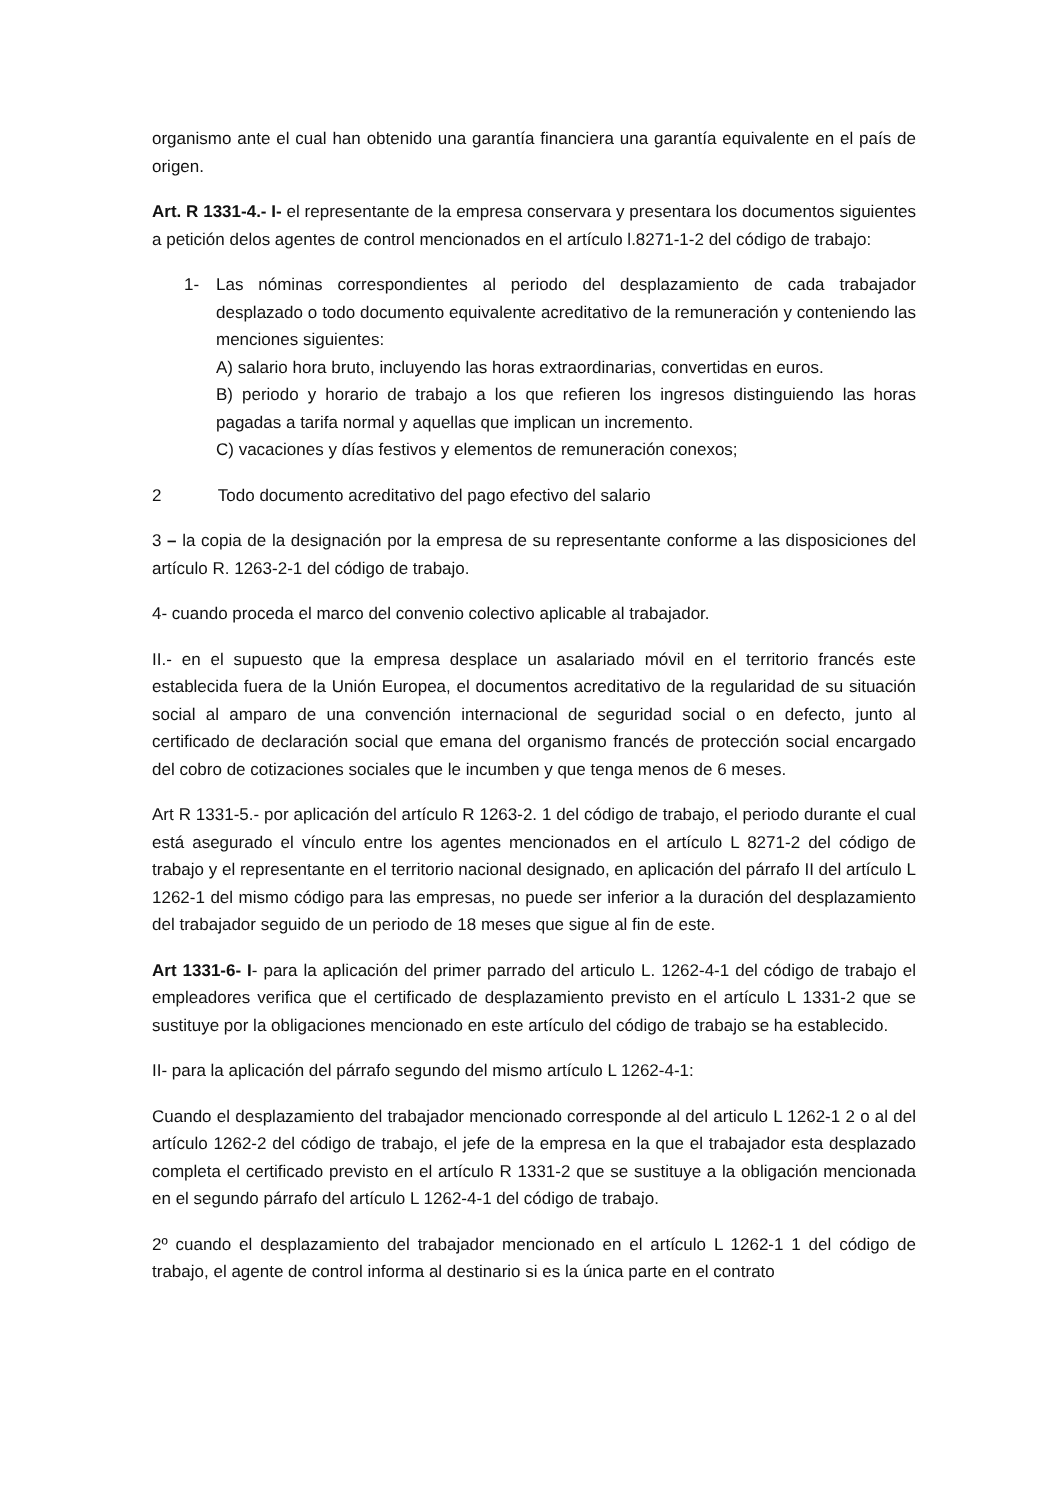organismo ante el cual han obtenido una garantía financiera una garantía equivalente en el país de origen.
Art. R 1331-4.- I- el representante de la empresa conservara y presentara los documentos siguientes a petición delos agentes de control mencionados en el artículo l.8271-1-2 del código de trabajo:
1- Las nóminas correspondientes al periodo del desplazamiento de cada trabajador desplazado o todo documento equivalente acreditativo de la remuneración y conteniendo las menciones siguientes:
A) salario hora bruto, incluyendo las horas extraordinarias, convertidas en euros.
B) periodo y horario de trabajo a los que refieren los ingresos distinguiendo las horas pagadas a tarifa normal y aquellas que implican un incremento.
C) vacaciones y días festivos y elementos de remuneración conexos;
2 Todo documento acreditativo del pago efectivo del salario
3 – la copia de la designación por la empresa de su representante conforme a las disposiciones del artículo R. 1263-2-1 del código de trabajo.
4- cuando proceda el marco del convenio colectivo aplicable al trabajador.
II.- en el supuesto que la empresa desplace un asalariado móvil en el territorio francés este establecida fuera de la Unión Europea, el documentos acreditativo de la regularidad de su situación social al amparo de una convención internacional de seguridad social o en defecto, junto al certificado de declaración social que emana del organismo francés de protección social encargado del cobro de cotizaciones sociales que le incumben y que tenga menos de 6 meses.
Art R 1331-5.- por aplicación del artículo R 1263-2. 1 del código de trabajo, el periodo durante el cual está asegurado el vínculo entre los agentes mencionados en el artículo L 8271-2 del código de trabajo y el representante en el territorio nacional designado, en aplicación del párrafo II del artículo L 1262-1 del mismo código para las empresas, no puede ser inferior a la duración del desplazamiento del trabajador seguido de un periodo de 18 meses que sigue al fin de este.
Art 1331-6- I- para la aplicación del primer parrado del articulo L. 1262-4-1 del código de trabajo el empleadores verifica que el certificado de desplazamiento previsto en el artículo L 1331-2 que se sustituye por la obligaciones mencionado en este artículo del código de trabajo se ha establecido.
II- para la aplicación del párrafo segundo del mismo artículo L 1262-4-1:
Cuando el desplazamiento del trabajador mencionado corresponde al del articulo L 1262-1 2 o al del artículo 1262-2 del código de trabajo, el jefe de la empresa en la que el trabajador esta desplazado completa el certificado previsto en el artículo R 1331-2 que se sustituye a la obligación mencionada en el segundo párrafo del artículo L 1262-4-1 del código de trabajo.
2º cuando el desplazamiento del trabajador mencionado en el artículo L 1262-1 1 del código de trabajo, el agente de control informa al destinario si es la única parte en el contrato